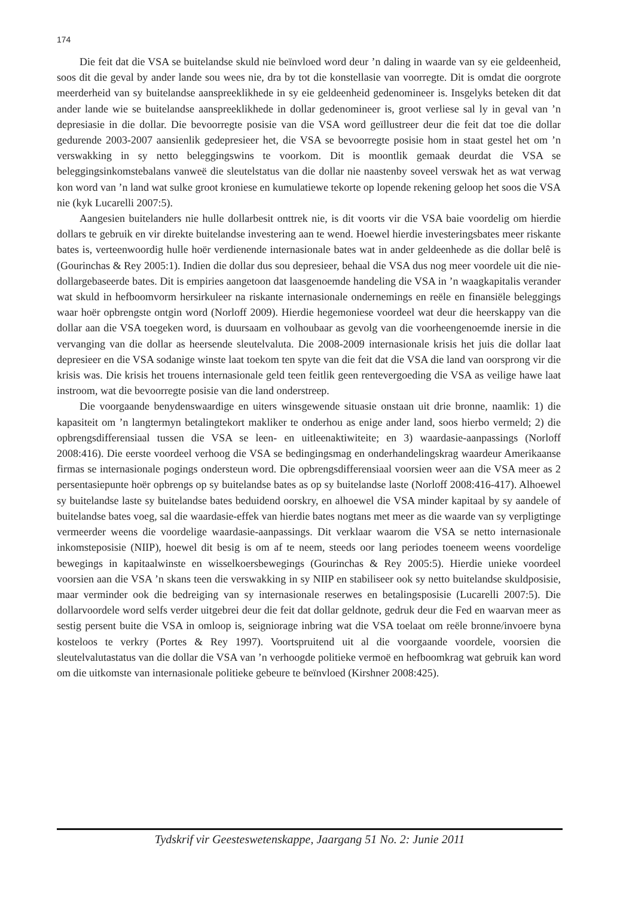174
Die feit dat die VSA se buitelandse skuld nie beïnvloed word deur ’n daling in waarde van sy eie geldeenheid, soos dit die geval by ander lande sou wees nie, dra by tot die konstellasie van voorregte. Dit is omdat die oorgrote meerderheid van sy buitelandse aanspreeklikhede in sy eie geldeenheid gedenomineer is. Insgelyks beteken dit dat ander lande wie se buitelandse aanspreeklikhede in dollar gedenomineer is, groot verliese sal ly in geval van ’n depresiasie in die dollar. Die bevoorregte posisie van die VSA word geïllustreer deur die feit dat toe die dollar gedurende 2003-2007 aansienlik gedepresieer het, die VSA se bevoorregte posisie hom in staat gestel het om ’n verswakking in sy netto beleggingswins te voorkom. Dit is moontlik gemaak deurdat die VSA se beleggingsinkomstebalans vanweë die sleutelstatus van die dollar nie naastenby soveel verswak het as wat verwag kon word van ’n land wat sulke groot kroniese en kumulatiewe tekorte op lopende rekening geloop het soos die VSA nie (kyk Lucarelli 2007:5).
Aangesien buitelanders nie hulle dollarbesit onttrek nie, is dit voorts vir die VSA baie voordelig om hierdie dollars te gebruik en vir direkte buitelandse investering aan te wend. Hoewel hierdie investeringsbates meer riskante bates is, verteenwoordig hulle hoër verdienende internasionale bates wat in ander geldeenhede as die dollar belê is (Gourinchas & Rey 2005:1). Indien die dollar dus sou depresieer, behaal die VSA dus nog meer voordele uit die nie-dollargebaseerde bates. Dit is empiries aangetoon dat laasgenoemde handeling die VSA in ’n waagkapitalis verander wat skuld in hefboomvorm hersirkuleer na riskante internasionale ondernemings en reële en finansiële beleggings waar hoër opbrengste ontgin word (Norloff 2009). Hierdie hegemoniese voordeel wat deur die heerskappy van die dollar aan die VSA toegeken word, is duursaam en volhoubaar as gevolg van die voorheengenoemde inersie in die vervanging van die dollar as heersende sleutelvaluta. Die 2008-2009 internasionale krisis het juis die dollar laat depresieer en die VSA sodanige winste laat toekom ten spyte van die feit dat die VSA die land van oorsprong vir die krisis was. Die krisis het trouens internasionale geld teen feitlik geen rentevergoeding die VSA as veilige hawe laat instroom, wat die bevoorregte posisie van die land onderstreep.
Die voorgaande benydenswaardige en uiters winsgewende situasie onstaan uit drie bronne, naamlik: 1) die kapasiteit om ’n langtermyn betalingtekort makliker te onderhou as enige ander land, soos hierbo vermeld; 2) die opbrengsdifferensiaal tussen die VSA se leen- en uitleenaktiwiteite; en 3) waardasie-aanpassings (Norloff 2008:416). Die eerste voordeel verhoog die VSA se bedingingsmag en onderhandelingskrag waardeur Amerikaanse firmas se internasionale pogings ondersteun word. Die opbrengsdifferensiaal voorsien weer aan die VSA meer as 2 persentasiepunte hoër opbrengs op sy buitelandse bates as op sy buitelandse laste (Norloff 2008:416-417). Alhoewel sy buitelandse laste sy buitelandse bates beduidend oorskry, en alhoewel die VSA minder kapitaal by sy aandele of buitelandse bates voeg, sal die waardasie-effek van hierdie bates nogtans met meer as die waarde van sy verpligtinge vermeerder weens die voordelige waardasie-aanpassings. Dit verklaar waarom die VSA se netto internasionale inkomsteposisie (NIIP), hoewel dit besig is om af te neem, steeds oor lang periodes toeneem weens voordelige bewegings in kapitaalwinste en wisselkoersbewegings (Gourinchas & Rey 2005:5). Hierdie unieke voordeel voorsien aan die VSA ’n skans teen die verswakking in sy NIIP en stabiliseer ook sy netto buitelandse skuldposisie, maar verminder ook die bedreiging van sy internasionale reserwes en betalingsposisie (Lucarelli 2007:5). Die dollarvoordele word selfs verder uitgebrei deur die feit dat dollar geldnote, gedruk deur die Fed en waarvan meer as sestig persent buite die VSA in omloop is, seigniorage inbring wat die VSA toelaat om reële bronne/invoere byna kosteloos te verkry (Portes & Rey 1997). Voortspruitend uit al die voorgaande voordele, voorsien die sleutelvalutastatus van die dollar die VSA van ’n verhoogde politieke vermoë en hefboomkrag wat gebruik kan word om die uitkomste van internasionale politieke gebeure te beïnvloed (Kirshner 2008:425).
Tydskrif vir Geesteswetenskappe, Jaargang 51 No. 2: Junie 2011